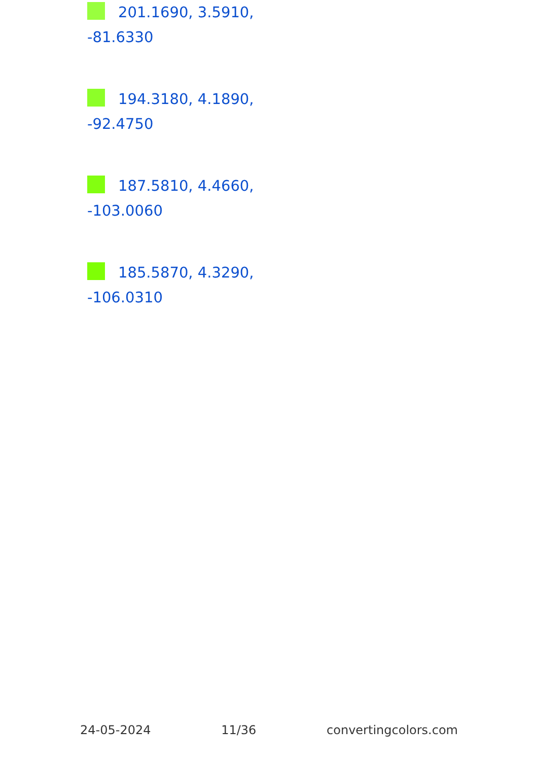201.1690, 3.5910, -81.6330
194.3180, 4.1890, -92.4750
187.5810, 4.4660, -103.0060
185.5870, 4.3290, -106.0310
24-05-2024 11/36 convertingcolors.com